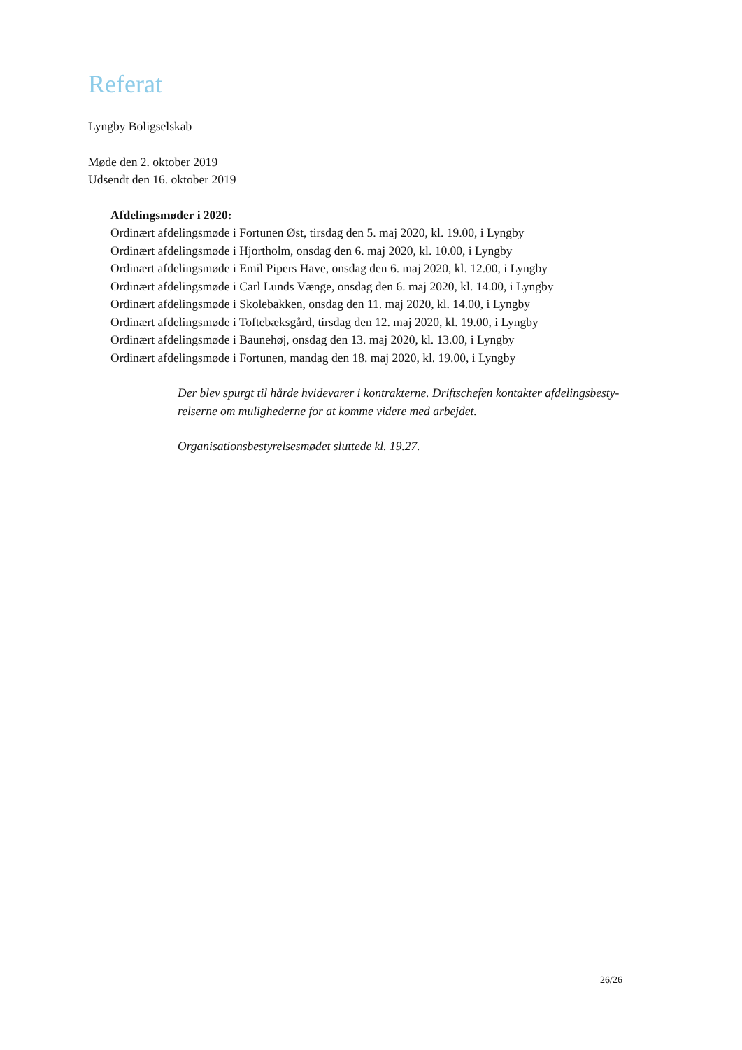Referat
Lyngby Boligselskab
Møde den 2. oktober 2019
Udsendt den 16. oktober 2019
Afdelingsmøder i 2020:
Ordinært afdelingsmøde i Fortunen Øst, tirsdag den 5. maj 2020, kl. 19.00, i Lyngby
Ordinært afdelingsmøde i Hjortholm, onsdag den 6. maj 2020, kl. 10.00, i Lyngby
Ordinært afdelingsmøde i Emil Pipers Have, onsdag den 6. maj 2020, kl. 12.00, i Lyngby
Ordinært afdelingsmøde i Carl Lunds Vænge, onsdag den 6. maj 2020, kl. 14.00, i Lyngby
Ordinært afdelingsmøde i Skolebakken, onsdag den 11. maj 2020, kl. 14.00, i Lyngby
Ordinært afdelingsmøde i Toftebæksgård, tirsdag den 12. maj 2020, kl. 19.00, i Lyngby
Ordinært afdelingsmøde i Baunehøj, onsdag den 13. maj 2020, kl. 13.00, i Lyngby
Ordinært afdelingsmøde i Fortunen, mandag den 18. maj 2020, kl. 19.00, i Lyngby
Der blev spurgt til hårde hvidevarer i kontrakterne. Driftschefen kontakter afdelingsbesty-relserne om mulighederne for at komme videre med arbejdet.
Organisationsbestyrelsesmødet sluttede kl. 19.27.
26/26